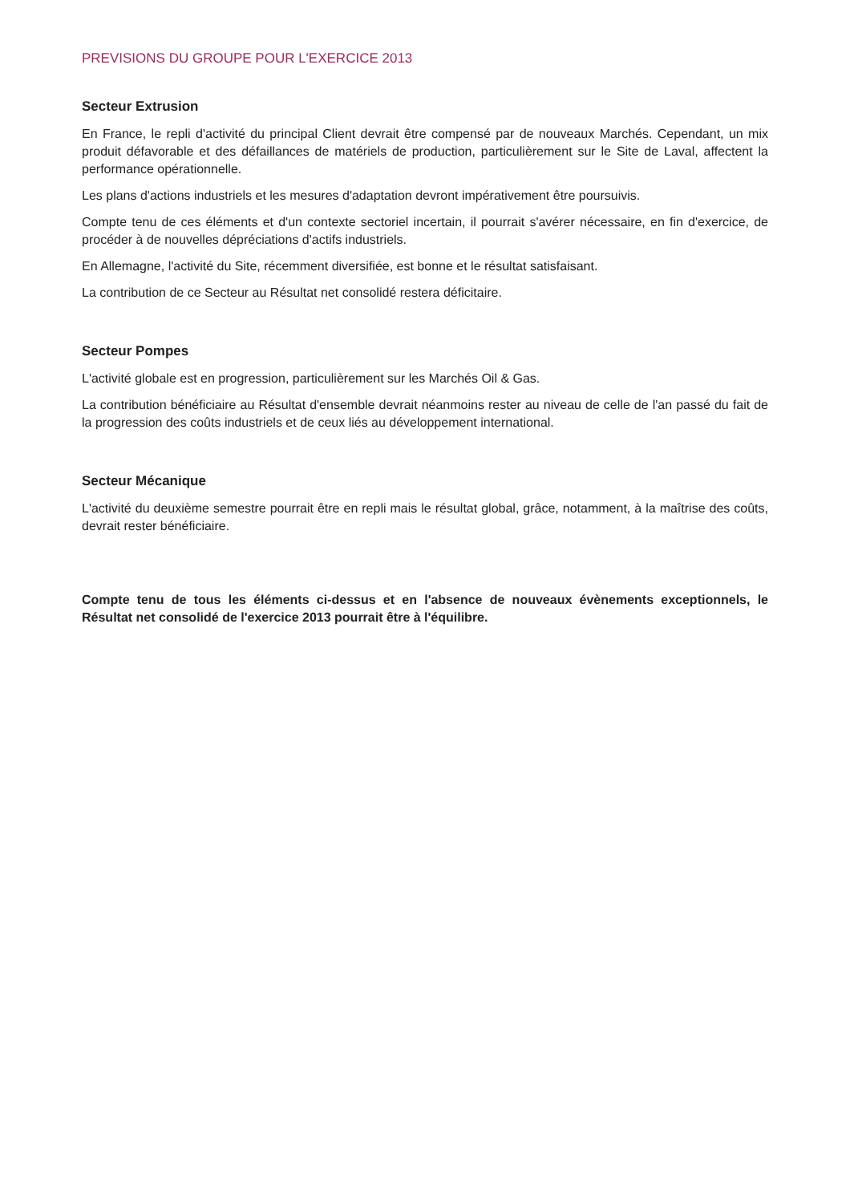PREVISIONS DU GROUPE POUR L'EXERCICE 2013
Secteur Extrusion
En France, le repli d'activité du principal Client devrait être compensé par de nouveaux Marchés. Cependant, un mix produit défavorable et des défaillances de matériels de production, particulièrement sur le Site de Laval, affectent la performance opérationnelle.
Les plans d'actions industriels et les mesures d'adaptation devront impérativement être poursuivis.
Compte tenu de ces éléments et d'un contexte sectoriel incertain, il pourrait s'avérer nécessaire, en fin d'exercice, de procéder à de nouvelles dépréciations d'actifs industriels.
En Allemagne, l'activité du Site, récemment diversifiée, est bonne et le résultat satisfaisant.
La contribution de ce Secteur au Résultat net consolidé restera déficitaire.
Secteur Pompes
L'activité globale est en progression, particulièrement sur les Marchés Oil & Gas.
La contribution bénéficiaire au Résultat d'ensemble devrait néanmoins rester au niveau de celle de l'an passé du fait de la progression des coûts industriels et de ceux liés au développement international.
Secteur Mécanique
L'activité du deuxième semestre pourrait être en repli mais le résultat global, grâce, notamment, à la maîtrise des coûts, devrait rester bénéficiaire.
Compte tenu de tous les éléments ci-dessus et en l'absence de nouveaux évènements exceptionnels, le Résultat net consolidé de l'exercice 2013 pourrait être à l'équilibre.